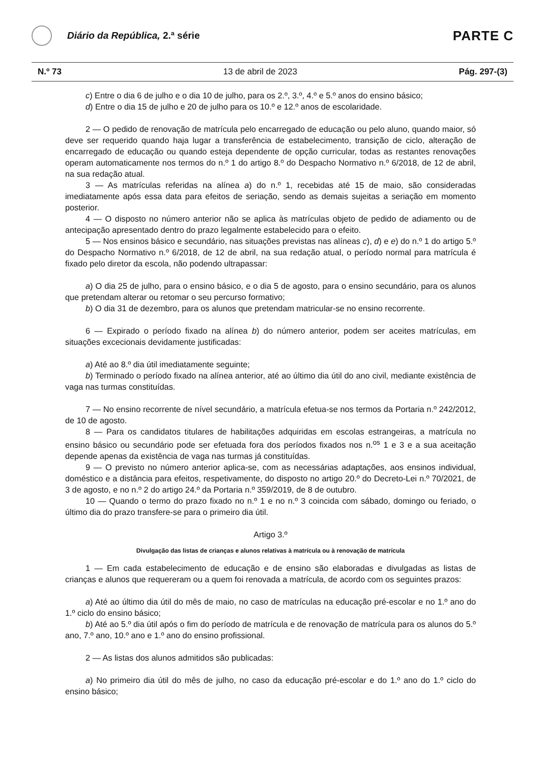Diário da República, 2.ª série
PARTE C
N.º 73 13 de abril de 2023 Pág. 297-(3)
c) Entre o dia 6 de julho e o dia 10 de julho, para os 2.º, 3.º, 4.º e 5.º anos do ensino básico;
d) Entre o dia 15 de julho e 20 de julho para os 10.º e 12.º anos de escolaridade.
2 — O pedido de renovação de matrícula pelo encarregado de educação ou pelo aluno, quando maior, só deve ser requerido quando haja lugar a transferência de estabelecimento, transição de ciclo, alteração de encarregado de educação ou quando esteja dependente de opção curricular, todas as restantes renovações operam automaticamente nos termos do n.º 1 do artigo 8.º do Despacho Normativo n.º 6/2018, de 12 de abril, na sua redação atual.
3 — As matrículas referidas na alínea a) do n.º 1, recebidas até 15 de maio, são consideradas imediatamente após essa data para efeitos de seriação, sendo as demais sujeitas a seriação em momento posterior.
4 — O disposto no número anterior não se aplica às matrículas objeto de pedido de adiamento ou de antecipação apresentado dentro do prazo legalmente estabelecido para o efeito.
5 — Nos ensinos básico e secundário, nas situações previstas nas alíneas c), d) e e) do n.º 1 do artigo 5.º do Despacho Normativo n.º 6/2018, de 12 de abril, na sua redação atual, o período normal para matrícula é fixado pelo diretor da escola, não podendo ultrapassar:
a) O dia 25 de julho, para o ensino básico, e o dia 5 de agosto, para o ensino secundário, para os alunos que pretendam alterar ou retomar o seu percurso formativo;
b) O dia 31 de dezembro, para os alunos que pretendam matricular-se no ensino recorrente.
6 — Expirado o período fixado na alínea b) do número anterior, podem ser aceites matrículas, em situações excecionais devidamente justificadas:
a) Até ao 8.º dia útil imediatamente seguinte;
b) Terminado o período fixado na alínea anterior, até ao último dia útil do ano civil, mediante existência de vaga nas turmas constituídas.
7 — No ensino recorrente de nível secundário, a matrícula efetua-se nos termos da Portaria n.º 242/2012, de 10 de agosto.
8 — Para os candidatos titulares de habilitações adquiridas em escolas estrangeiras, a matrícula no ensino básico ou secundário pode ser efetuada fora dos períodos fixados nos n.<sup>os</sup> 1 e 3 e a sua aceitação depende apenas da existência de vaga nas turmas já constituídas.
9 — O previsto no número anterior aplica-se, com as necessárias adaptações, aos ensinos individual, doméstico e a distância para efeitos, respetivamente, do disposto no artigo 20.º do Decreto-Lei n.º 70/2021, de 3 de agosto, e no n.º 2 do artigo 24.º da Portaria n.º 359/2019, de 8 de outubro.
10 — Quando o termo do prazo fixado no n.º 1 e no n.º 3 coincida com sábado, domingo ou feriado, o último dia do prazo transfere-se para o primeiro dia útil.
Artigo 3.º
Divulgação das listas de crianças e alunos relativas à matrícula ou à renovação de matrícula
1 — Em cada estabelecimento de educação e de ensino são elaboradas e divulgadas as listas de crianças e alunos que requereram ou a quem foi renovada a matrícula, de acordo com os seguintes prazos:
a) Até ao último dia útil do mês de maio, no caso de matrículas na educação pré-escolar e no 1.º ano do 1.º ciclo do ensino básico;
b) Até ao 5.º dia útil após o fim do período de matrícula e de renovação de matrícula para os alunos do 5.º ano, 7.º ano, 10.º ano e 1.º ano do ensino profissional.
2 — As listas dos alunos admitidos são publicadas:
a) No primeiro dia útil do mês de julho, no caso da educação pré-escolar e do 1.º ano do 1.º ciclo do ensino básico;